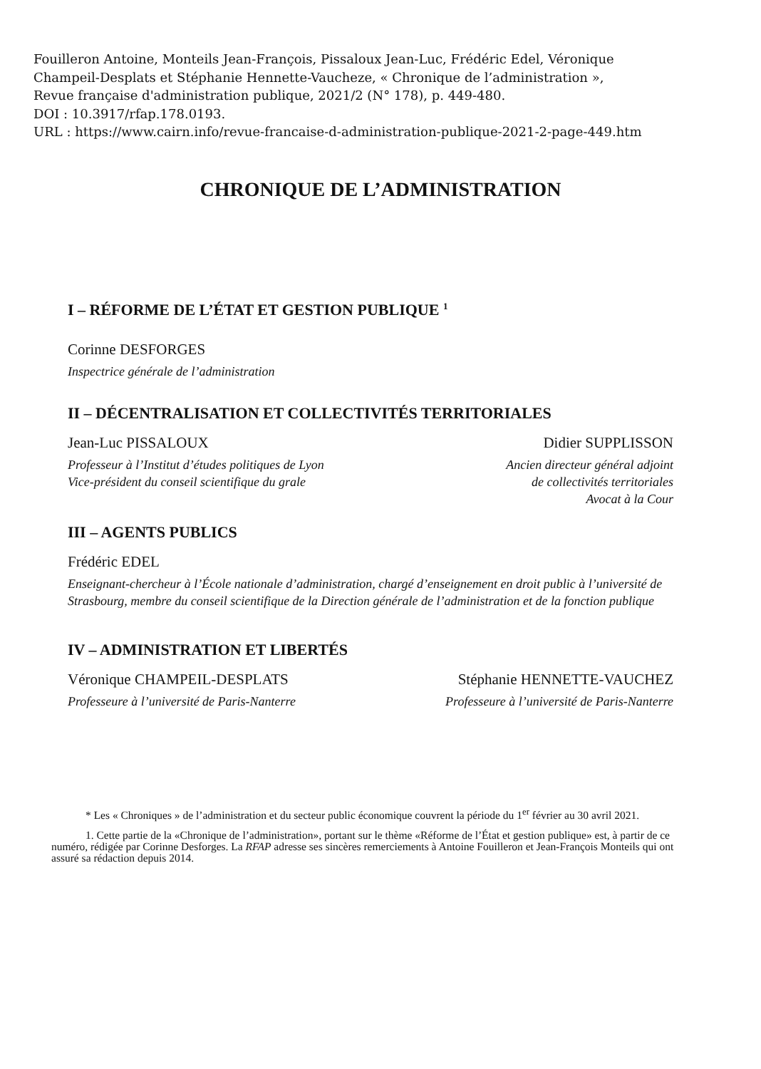Fouilleron Antoine, Monteils Jean-François, Pissaloux Jean-Luc, Frédéric Edel, Véronique
Champeil-Desplats et Stéphanie Hennette-Vaucheze, « Chronique de l’administration »,
Revue française d'administration publique, 2021/2 (N° 178), p. 449-480.
DOI : 10.3917/rfap.178.0193.
URL : https://www.cairn.info/revue-francaise-d-administration-publique-2021-2-page-449.htm
CHRONIQUE DE L’ADMINISTRATION
I – RÉFORME DE L’ÉTAT ET GESTION PUBLIQUE <sup>1</sup>
Corinne DESFORGES
Inspectrice générale de l’administration
II – DÉCENTRALISATION ET COLLECTIVITÉS TERRITORIALES
Jean-Luc PISSALOUX
Professeur à l’Institut d’études politiques de Lyon
Vice-président du conseil scientifique du grale
Didier SUPPLISSON
Ancien directeur général adjoint
de collectivités territoriales
Avocat à la Cour
III – AGENTS PUBLICS
Frédéric EDEL
Enseignant-chercheur à l’École nationale d’administration, chargé d’enseignement en droit public à l’université de Strasbourg, membre du conseil scientifique de la Direction générale de l’administration et de la fonction publique
IV – ADMINISTRATION ET LIBERTÉS
Véronique CHAMPEIL-DESPLATS
Professeure à l’université de Paris-Nanterre
Stéphanie HENNETTE-VAUCHEZ
Professeure à l’université de Paris-Nanterre
* Les « Chroniques » de l’administration et du secteur public économique couvrent la période du 1<sup>er</sup> février au 30 avril 2021.
1. Cette partie de la «Chronique de l’administration», portant sur le thème «Réforme de l’État et gestion publique» est, à partir de ce numéro, rédigée par Corinne Desforges. La RFAP adresse ses sincères remerciements à Antoine Fouilleron et Jean-François Monteils qui ont assuré sa rédaction depuis 2014.